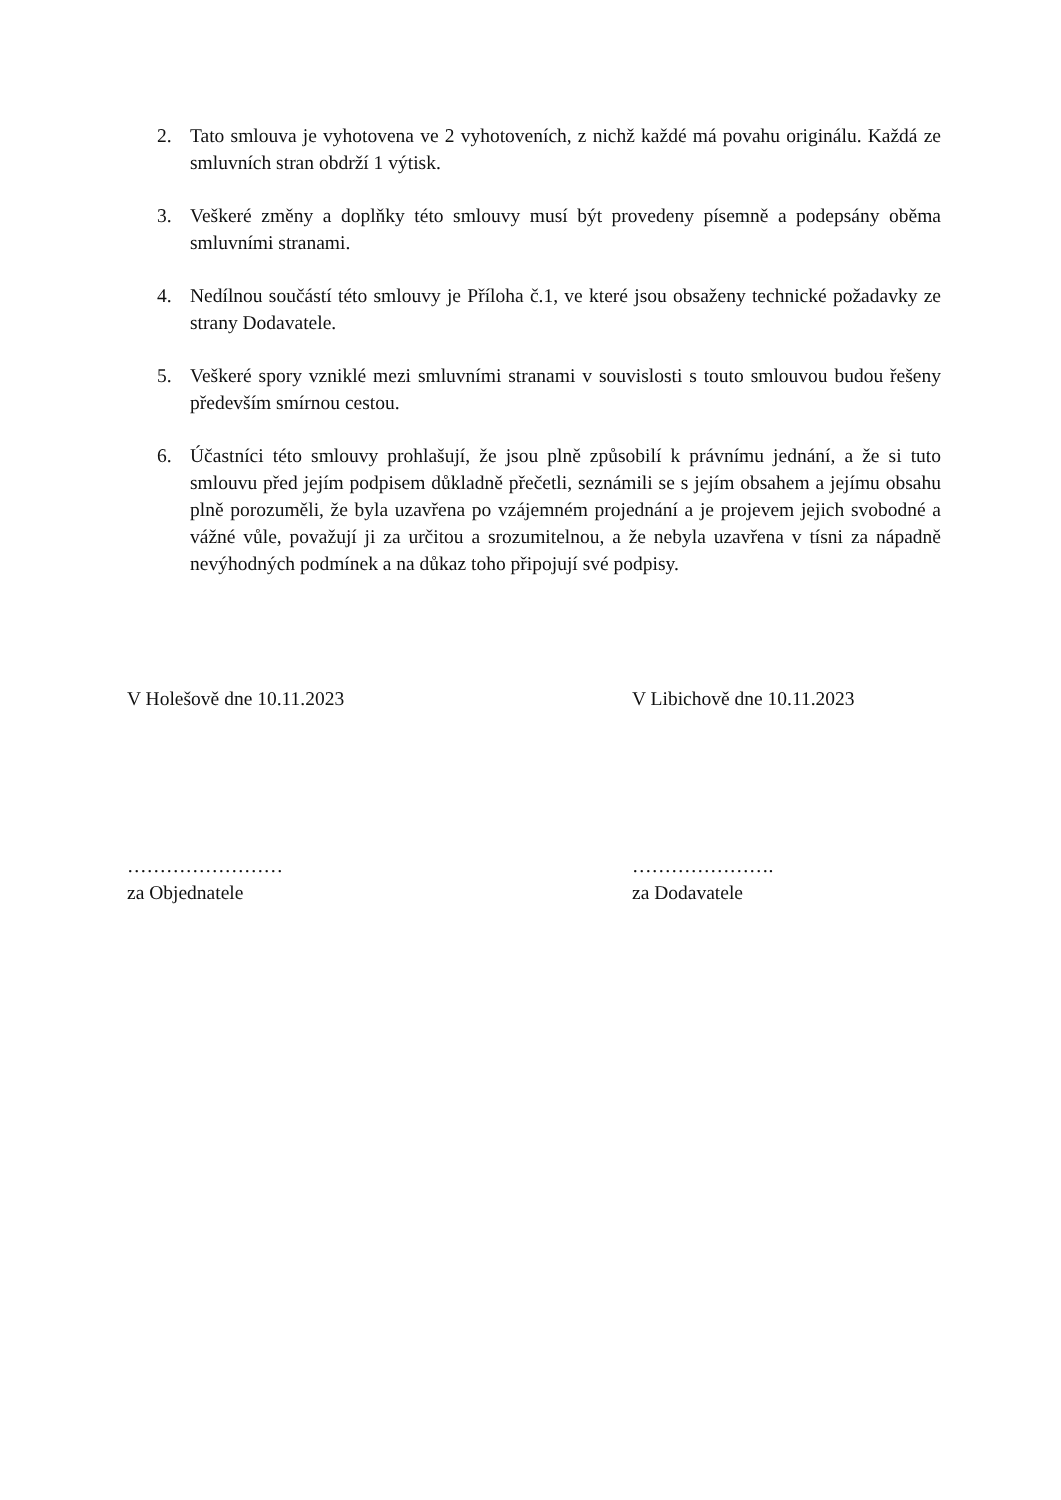2. Tato smlouva je vyhotovena ve 2 vyhotoveních, z nichž každé má povahu originálu. Každá ze smluvních stran obdrží 1 výtisk.
3. Veškeré změny a doplňky této smlouvy musí být provedeny písemně a podepsány oběma smluvními stranami.
4. Nedílnou součástí této smlouvy je Příloha č.1, ve které jsou obsaženy technické požadavky ze strany Dodavatele.
5. Veškeré spory vzniklé mezi smluvními stranami v souvislosti s touto smlouvou budou řešeny především smírnou cestou.
6. Účastníci této smlouvy prohlašují, že jsou plně způsobilí k právnímu jednání, a že si tuto smlouvu před jejím podpisem důkladně přečetli, seznámili se s jejím obsahem a jejímu obsahu plně porozuměli, že byla uzavřena po vzájemném projednání a je projevem jejich svobodné a vážné vůle, považují ji za určitou a srozumitelnou, a že nebyla uzavřena v tísni za nápadně nevýhodných podmínek a na důkaz toho připojují své podpisy.
V Holešově dne 10.11.2023 V Libichově dne 10.11.2023
……………………
za Objednatele
………………….
za Dodavatele